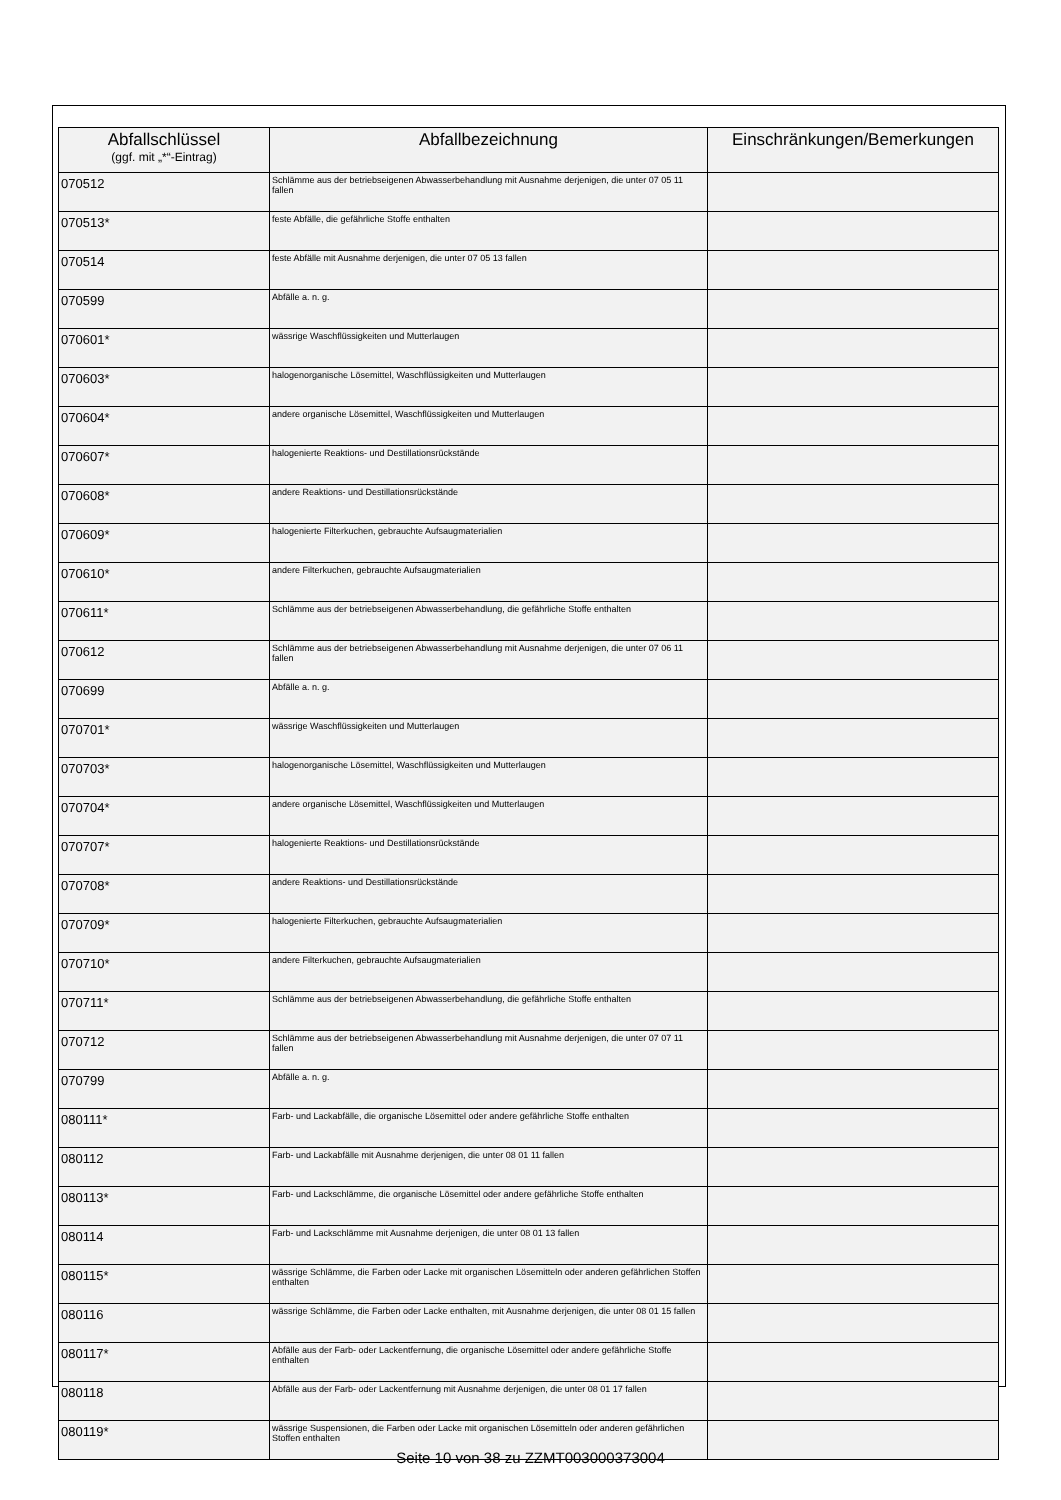| Abfallschlüssel (ggf. mit „*“-Eintrag) | Abfallbezeichnung | Einschränkungen/Bemerkungen |
| --- | --- | --- |
| 070512 | Schlämme aus der betriebseigenen Abwasserbehandlung mit Ausnahme derjenigen, die unter 07 05 11 fallen | |
| 070513* | feste Abfälle, die gefährliche Stoffe enthalten | |
| 070514 | feste Abfälle mit Ausnahme derjenigen, die unter 07 05 13 fallen | |
| 070599 | Abfälle a. n. g. | |
| 070601* | wässrige Waschflüssigkeiten und Mutterlaugen | |
| 070603* | halogenorganische Lösemittel, Waschflüssigkeiten und Mutterlaugen | |
| 070604* | andere organische Lösemittel, Waschflüssigkeiten und Mutterlaugen | |
| 070607* | halogenierte Reaktions- und Destillationsrückstände | |
| 070608* | andere Reaktions- und Destillationsrückstände | |
| 070609* | halogenierte Filterkuchen, gebrauchte Aufsaugmaterialien | |
| 070610* | andere Filterkuchen, gebrauchte Aufsaugmaterialien | |
| 070611* | Schlämme aus der betriebseigenen Abwasserbehandlung, die gefährliche Stoffe enthalten | |
| 070612 | Schlämme aus der betriebseigenen Abwasserbehandlung mit Ausnahme derjenigen, die unter 07 06 11 fallen | |
| 070699 | Abfälle a. n. g. | |
| 070701* | wässrige Waschflüssigkeiten und Mutterlaugen | |
| 070703* | halogenorganische Lösemittel, Waschflüssigkeiten und Mutterlaugen | |
| 070704* | andere organische Lösemittel, Waschflüssigkeiten und Mutterlaugen | |
| 070707* | halogenierte Reaktions- und Destillationsrückstände | |
| 070708* | andere Reaktions- und Destillationsrückstände | |
| 070709* | halogenierte Filterkuchen, gebrauchte Aufsaugmaterialien | |
| 070710* | andere Filterkuchen, gebrauchte Aufsaugmaterialien | |
| 070711* | Schlämme aus der betriebseigenen Abwasserbehandlung, die gefährliche Stoffe enthalten | |
| 070712 | Schlämme aus der betriebseigenen Abwasserbehandlung mit Ausnahme derjenigen, die unter 07 07 11 fallen | |
| 070799 | Abfälle a. n. g. | |
| 080111* | Farb- und Lackabfälle, die organische Lösemittel oder andere gefährliche Stoffe enthalten | |
| 080112 | Farb- und Lackabfälle mit Ausnahme derjenigen, die unter 08 01 11 fallen | |
| 080113* | Farb- und Lackschlämme, die organische Lösemittel oder andere gefährliche Stoffe enthalten | |
| 080114 | Farb- und Lackschlämme mit Ausnahme derjenigen, die unter 08 01 13 fallen | |
| 080115* | wässrige Schlämme, die Farben oder Lacke mit organischen Lösemitteln oder anderen gefährlichen Stoffen enthalten | |
| 080116 | wässrige Schlämme, die Farben oder Lacke enthalten, mit Ausnahme derjenigen, die unter 08 01 15 fallen | |
| 080117* | Abfälle aus der Farb- oder Lackentfernung, die organische Lösemittel oder andere gefährliche Stoffe enthalten | |
| 080118 | Abfälle aus der Farb- oder Lackentfernung mit Ausnahme derjenigen, die unter 08 01 17 fallen | |
| 080119* | wässrige Suspensionen, die Farben oder Lacke mit organischen Lösemitteln oder anderen gefährlichen Stoffen enthalten | |
Seite 10 von 38 zu ZZMT003000373004